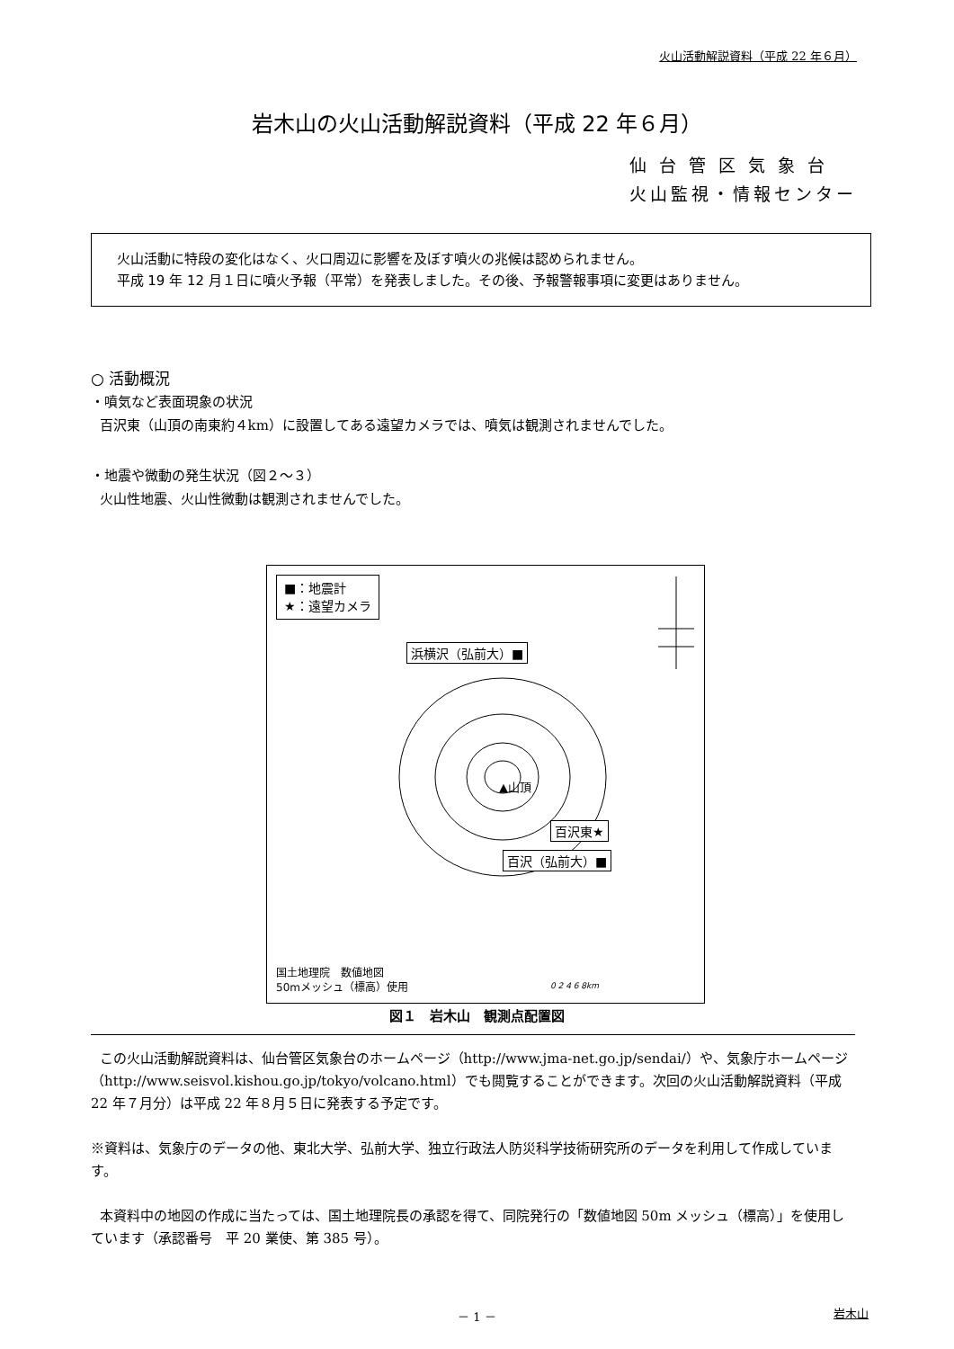火山活動解説資料（平成 22 年６月）
岩木山の火山活動解説資料（平成 22 年６月）
仙 台 管 区 気 象 台
火山監視・情報センター
火山活動に特段の変化はなく、火口周辺に影響を及ぼす噴火の兆候は認められません。
平成 19 年 12 月１日に噴火予報（平常）を発表しました。その後、予報警報事項に変更はありません。
○ 活動概況
・噴気など表面現象の状況
百沢東（山頂の南東約４km）に設置してある遠望カメラでは、噴気は観測されませんでした。
・地震や微動の発生状況（図２～３）
火山性地震、火山性微動は観測されませんでした。
■：地震計
★：遠望カメラ
浜横沢（弘前大）■
▲山頂
百沢東★
百沢（弘前大）■
国土地理院　数値地図
50mメッシュ（標高）使用
0 2 4 6 8km
図１　岩木山　観測点配置図
この火山活動解説資料は、仙台管区気象台のホームページ（http://www.jma-net.go.jp/sendai/）や、気象庁ホームページ（http://www.seisvol.kishou.go.jp/tokyo/volcano.html）でも閲覧することができます。次回の火山活動解説資料（平成 22 年７月分）は平成 22 年８月５日に発表する予定です。
※資料は、気象庁のデータの他、東北大学、弘前大学、独立行政法人防災科学技術研究所のデータを利用して作成しています。
本資料中の地図の作成に当たっては、国土地理院長の承認を得て、同院発行の「数値地図 50m メッシュ（標高）」を使用しています（承認番号　平 20 業使、第 385 号）。
－ 1 － 岩木山